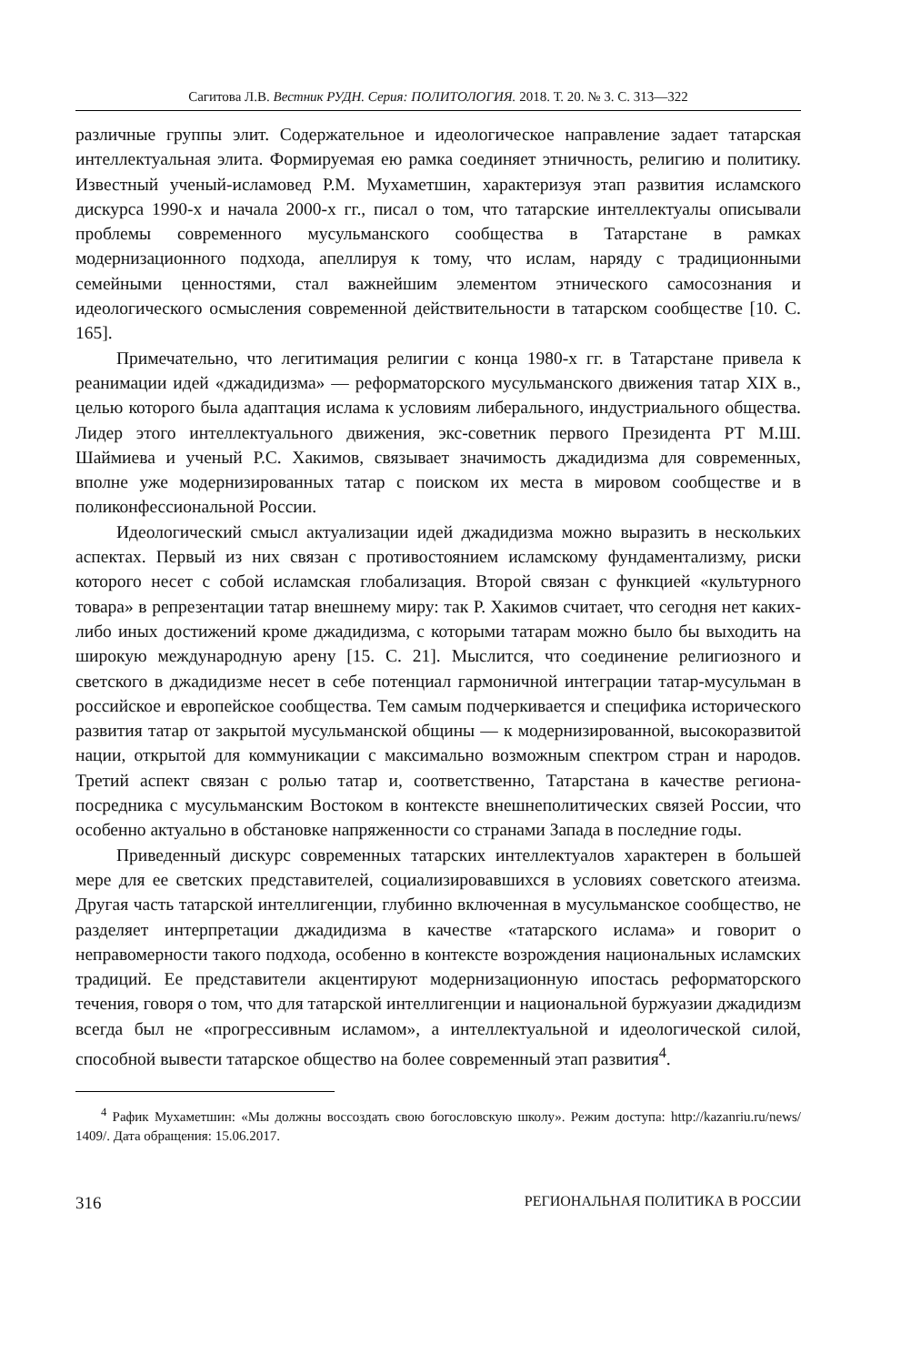Сагитова Л.В. Вестник РУДН. Серия: ПОЛИТОЛОГИЯ. 2018. Т. 20. № 3. С. 313—322
различные группы элит. Содержательное и идеологическое направление задает татарская интеллектуальная элита. Формируемая ею рамка соединяет этничность, религию и политику. Известный ученый-исламовед Р.М. Мухаметшин, характеризуя этап развития исламского дискурса 1990-х и начала 2000-х гг., писал о том, что татарские интеллектуалы описывали проблемы современного мусульманского сообщества в Татарстане в рамках модернизационного подхода, апеллируя к тому, что ислам, наряду с традиционными семейными ценностями, стал важнейшим элементом этнического самосознания и идеологического осмысления современной действительности в татарском сообществе [10. С. 165].
Примечательно, что легитимация религии с конца 1980-х гг. в Татарстане привела к реанимации идей «джадидизма» — реформаторского мусульманского движения татар XIX в., целью которого была адаптация ислама к условиям либерального, индустриального общества. Лидер этого интеллектуального движения, экс-советник первого Президента РТ М.Ш. Шаймиева и ученый Р.С. Хакимов, связывает значимость джадидизма для современных, вполне уже модернизированных татар с поиском их места в мировом сообществе и в поликонфессиональной России.
Идеологический смысл актуализации идей джадидизма можно выразить в нескольких аспектах. Первый из них связан с противостоянием исламскому фундаментализму, риски которого несет с собой исламская глобализация. Второй связан с функцией «культурного товара» в репрезентации татар внешнему миру: так Р. Хакимов считает, что сегодня нет каких-либо иных достижений кроме джадидизма, с которыми татарам можно было бы выходить на широкую международную арену [15. С. 21]. Мыслится, что соединение религиозного и светского в джадидизме несет в себе потенциал гармоничной интеграции татар-мусульман в российское и европейское сообщества. Тем самым подчеркивается и специфика исторического развития татар от закрытой мусульманской общины — к модернизированной, высокоразвитой нации, открытой для коммуникации с максимально возможным спектром стран и народов. Третий аспект связан с ролью татар и, соответственно, Татарстана в качестве региона-посредника с мусульманским Востоком в контексте внешнеполитических связей России, что особенно актуально в обстановке напряженности со странами Запада в последние годы.
Приведенный дискурс современных татарских интеллектуалов характерен в большей мере для ее светских представителей, социализировавшихся в условиях советского атеизма. Другая часть татарской интеллигенции, глубинно включенная в мусульманское сообщество, не разделяет интерпретации джадидизма в качестве «татарского ислама» и говорит о неправомерности такого подхода, особенно в контексте возрождения национальных исламских традиций. Ее представители акцентируют модернизационную ипостась реформаторского течения, говоря о том, что для татарской интеллигенции и национальной буржуазии джадидизм всегда был не «прогрессивным исламом», а интеллектуальной и идеологической силой, способной вывести татарское общество на более современный этап развития<sup>4</sup>.
<sup>4</sup> Рафик Мухаметшин: «Мы должны воссоздать свою богословскую школу». Режим доступа: http://kazanriu.ru/news/ 1409/. Дата обращения: 15.06.2017.
316 РЕГИОНАЛЬНАЯ ПОЛИТИКА В РОССИИ